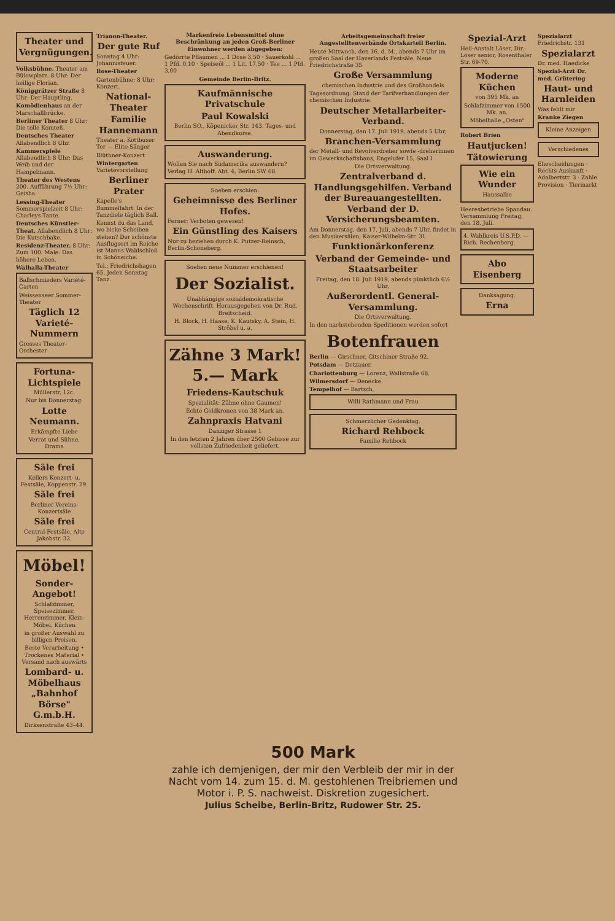Theater und Vergnügungen.
Volksbühne. Theater am Bülowplatz. 8 Uhr: Der heilige Florian.
Königgrätzer Straße 8 Uhr: Der Hauptling.
Komödienhaus an der Marschallbrücke.
Berliner Theater 8 Uhr: Die tolle Komteß.
Deutsches Theater Allabendlich 8 Uhr.
Kammerspiele Allabendlich 8 Uhr: Das Weib und der Hampelmann.
Theater des Westens 200. Aufführung 7½ Uhr: Geisha.
Lessing-Theater Sommerspielzeit 8 Uhr: Charleys Tante.
Deutsches Künstler-Theat. Allabendlich 8 Uhr: Die Kutschbake.
Residenz-Theater. 8 Uhr: Zum 100. Male: Das höhere Leben.
Walhalla-Theater
Ballschmieders Variété-Garten
Weissenseer Sommer-Theater
Täglich 12 Varieté-Nummern
Grosses Theater-Orchester
Fortuna-Lichtspiele
Müllerstr. 12c.
Nur bis Donnerstag:
Lotte Neumann.
Erkämpfte Liebe
Verrat und Sühne, Drama
Säle frei
Kellers Konzert- u. Festsäle, Koppenstr. 29.
Säle frei
Berliner Vereins-Konzertsäle
Säle frei
Central-Festsäle, Alte Jakobstr. 32.
Möbel!
Sonder-Angebot!
Schlafzimmer, Speisezimmer, Herrenzimmer, Klein-Möbel, Küchen
in großer Auswahl zu billigen Preisen.
Beste Verarbeitung • Trockenes Material • Versand nach auswärts
Lombard- u. Möbelhaus „Bahnhof Börse" G.m.b.H.
Dirksenstraße 43–44.
Trianon-Theater.
Der gute Ruf
Sonntag 4 Uhr: Johannisfeuer.
Rose-Theater
Gartenbühne: 8 Uhr: Konzert.
National-Theater
Familie Hannemann
Theater a. Kottbuser Tor — Elite-Sänger
Blüthner-Konzert
Wintergarten Varietévorstellung
Berliner Prater
Kapelle's Bummelfahrt. In der Tanzdiele täglich Ball.
Kennst du das Land, wo bicke Scheiben stehen? Der schönste Ausflugsort im Reiche ist Manns Waldschloß in Schöneiche.
Tel.: Friedrichshagen 65. Jeden Sonntag Tanz.
Markenfreie Lebensmittel ohne Beschränkung an jeden Groß-Berliner Einwohner werden abgegeben:
Gedörrte Pflaumen ... 1 Dose 3,50 · Sauerkohl ... 1 Pfd. 0,10 · Speiseöl ... 1 Lit. 17,50 · Tee ... 1 Pfd. 3,00
Gemeinde Berlin-Britz.
Kaufmännische Privatschule
Paul Kowalski
Berlin SO., Köpenicker Str. 143. Tages- und Abendkurse.
Auswanderung.
Wollen Sie nach Südamerika auswandern? Verlag H. Althoff, Abt. 4, Berlin SW 68.
Soeben erschien:
Geheimnisse des Berliner Hofes.
Ferner: Verboten gewesen!
Ein Günstling des Kaisers
Nur zu beziehen durch K. Putzer-Reinsch, Berlin-Schöneberg.
Soeben neue Nummer erschienen!
Der Sozialist.
Unabhängige sozialdemokratische Wochenschrift. Herausgegeben von Dr. Rud. Breitscheid.
H. Block, H. Haase, K. Kautsky, A. Stein, H. Ströbel u. a.
Zähne 3 Mark! 5.— Mark
Friedens-Kautschuk
Spezialität: Zähne ohne Gaumen!
Echte Goldkronen von 38 Mark an.
Zahnpraxis Hatvani
Danziger Strasse 1
In den letzten 2 Jahren über 2500 Gebisse zur vollsten Zufriedenheit geliefert.
Arbeitsgemeinschaft freier Angestelltenverbände Ortskartell Berlin.
Heute Mittwoch, den 16. d. M., abends 7 Uhr im großen Saal der Haverlands Festsäle, Neue Friedrichstraße 35
Große Versammlung
chemischen Industrie und des Großhandels
Tagesordnung: Stand der Tarifverhandlungen der chemischen Industrie.
Deutscher Metallarbeiter-Verband.
Donnerstag, den 17. Juli 1919, abends 5 Uhr,
Branchen-Versammlung
der Metall- und Revolverdreher sowie -dreherinnen im Gewerkschaftshaus, Engelufer 15, Saal I
Die Ortsverwaltung.
Zentralverband d. Handlungsgehilfen. Verband der Bureauangestellten. Verband der D. Versicherungsbeamten.
Am Donnerstag, den 17. Juli, abends 7 Uhr, findet in den Musikersälen, Kaiser-Wilhelm-Str. 31
Funktionärkonferenz
Verband der Gemeinde- und Staatsarbeiter
Freitag, den 18. Juli 1919, abends pünktlich 6½ Uhr,
Außerordentl. General-Versammlung.
Die Ortsverwaltung.
In den nachstehenden Speditionen werden sofort
Botenfrauen
Berlin — Girschner, Gitschiner Straße 92.
Potsdam — Detzauer.
Charlottenburg — Lorenz, Wallstraße 68.
Wilmersdorf — Denecke.
Tempelhof — Bartsch.
Willi Rathmann und Frau
Schmerzlicher Gedenktag.
Richard Rehbock
Familie Rehbock
Spezial-Arzt
Heil-Anstalt Löser, Dir.: Löser senior, Rosenthaler Str. 69-70.
Moderne Küchen
von 395 Mk. an
Schlafzimmer von 1500 Mk. an.
Möbelhalle „Osten"
Robert Brien
Hautjucken!
Tätowierung
Wie ein Wunder
Haussalbe
Heeresbetriebe Spandau. Versammlung Freitag, den 18. Juli.
4. Wahlkreis U.S.P.D. — Rich. Rechenberg.
Abo Eisenberg
Danksagung.
Erna
Spezialarzt Friedrichstr. 131
Spezialarzt
Dr. med. Haedicke
Spezial-Arzt Dr. med. Grütering
Haut- und Harnleiden
Was fehlt mir
Kranke Ziegen
Kleine Anzeigen
Verschiedenes
Ehescheidungen · Rechts-Auskunft · Adalbertstr. 3 · Zahle Provision · Tiermarkt
500 Mark
zahle ich demjenigen, der mir den Verbleib der mir in der Nacht vom 14. zum 15. d. M. gestohlenen Treibriemen und Motor i. P. S. nachweist. Diskretion zugesichert.
Julius Scheibe, Berlin-Britz, Rudower Str. 25.